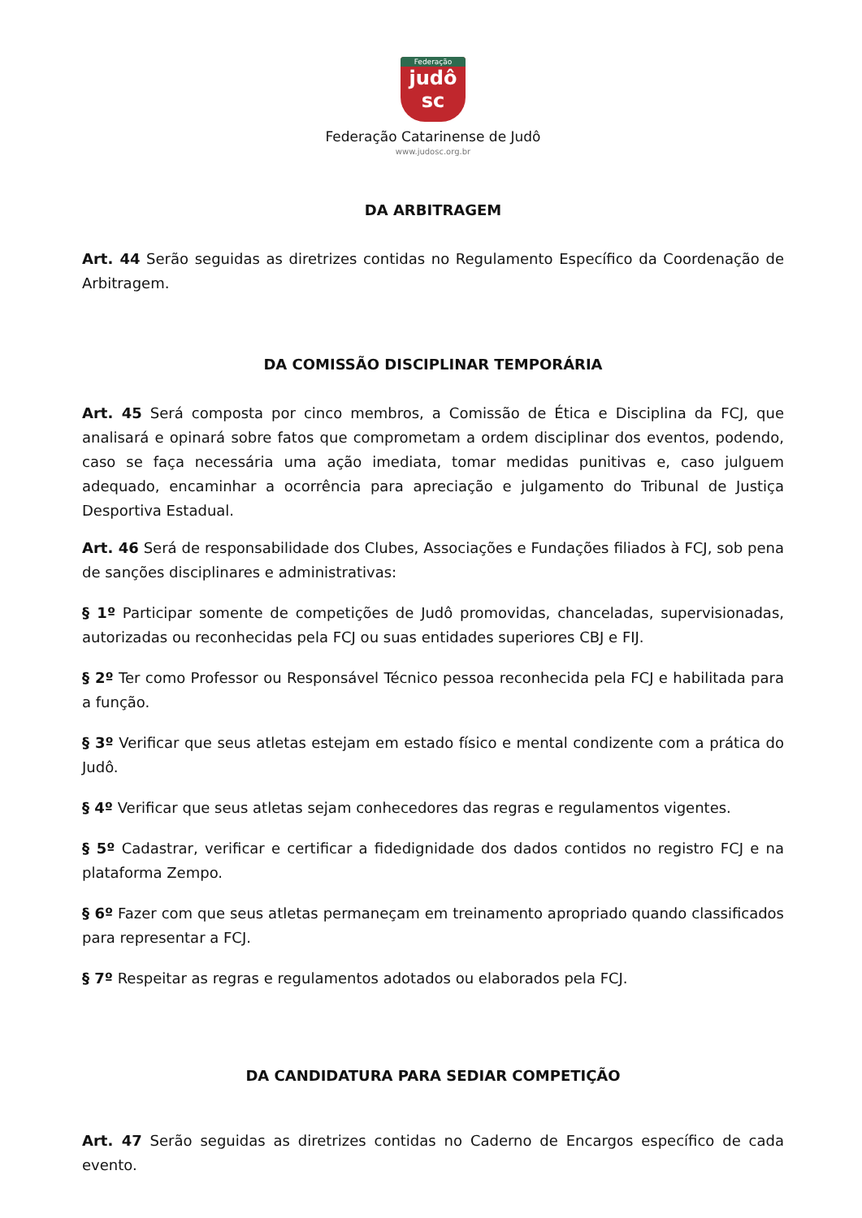Federação
judô
sc
Federação Catarinense de Judô
www.judosc.org.br
DA ARBITRAGEM
Art. 44 Serão seguidas as diretrizes contidas no Regulamento Específico da Coordenação de Arbitragem.
DA COMISSÃO DISCIPLINAR TEMPORÁRIA
Art. 45 Será composta por cinco membros, a Comissão de Ética e Disciplina da FCJ, que analisará e opinará sobre fatos que comprometam a ordem disciplinar dos eventos, podendo, caso se faça necessária uma ação imediata, tomar medidas punitivas e, caso julguem adequado, encaminhar a ocorrência para apreciação e julgamento do Tribunal de Justiça Desportiva Estadual.
Art. 46 Será de responsabilidade dos Clubes, Associações e Fundações filiados à FCJ, sob pena de sanções disciplinares e administrativas:
§ 1º Participar somente de competições de Judô promovidas, chanceladas, supervisionadas, autorizadas ou reconhecidas pela FCJ ou suas entidades superiores CBJ e FIJ.
§ 2º Ter como Professor ou Responsável Técnico pessoa reconhecida pela FCJ e habilitada para a função.
§ 3º Verificar que seus atletas estejam em estado físico e mental condizente com a prática do Judô.
§ 4º Verificar que seus atletas sejam conhecedores das regras e regulamentos vigentes.
§ 5º Cadastrar, verificar e certificar a fidedignidade dos dados contidos no registro FCJ e na plataforma Zempo.
§ 6º Fazer com que seus atletas permaneçam em treinamento apropriado quando classificados para representar a FCJ.
§ 7º Respeitar as regras e regulamentos adotados ou elaborados pela FCJ.
DA CANDIDATURA PARA SEDIAR COMPETIÇÃO
Art. 47 Serão seguidas as diretrizes contidas no Caderno de Encargos específico de cada evento.